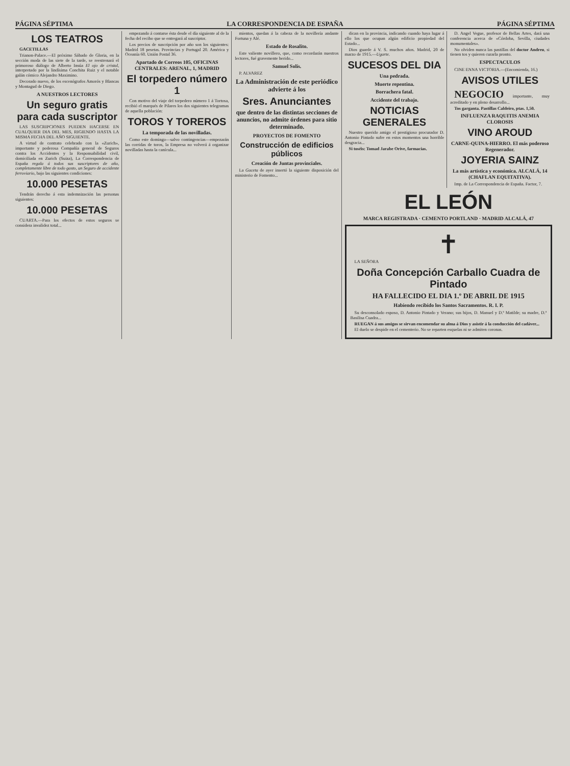PÁGINA SÉPTIMA LA CORRESPONDENCIA DE ESPAÑA PÁGINA SÉPTIMA
LOS TEATROS
GACETILLAS
Trianon-Palace.—El próximo Sábado de Gloria, en la sección moda de las siete de la tarde, se reestrenará el primoroso diálogo de Alberto Insúa El ojo de cristal, interpretado por la lindísima Conchita Ruiz y el notable galán cómico Alejandro Maximino.
Decorado nuevo, de los escenógrafos Amorós y Blancas y Montagud de Diego.
A NUESTROS LECTORES
Un seguro gratis para cada suscriptor
LAS SUSCRIPCIONES PUEDEN HACERSE EN CUALQUIER DIA DEL MES, RIGIENDO HASTA LA MISMA FECHA DEL AÑO SIGUIENTE.
A virtud de contrato celebrado con la «Zurich», importante y poderosa Compañía general de Seguros contra los Accidentes y la Responsabilidad civil, domiciliada en Zurich (Suiza), La Correspondencia de España regala á todos sus suscriptores de año, completamente libre de todo gasto, un Seguro de accidente ferroviario, bajo las siguientes condiciones:
10.000 PESETAS
Tendrán derecho á esta indemnización las personas siguientes:
10.000 PESETAS
CUARTA.—Para los efectos de estos seguros se considera invalidez total...
empezando á contarse ésta desde el día siguiente al de la fecha del recibo que se entregará al suscriptor.
Los precios de suscripción por año son los siguientes: Madrid 18 pesetas. Provincias y Portugal 20. América y Oceanía 60. Unión Postal 36.
Apartado de Correos 105, OFICINAS CENTRALES: ARENAL, 1, MADRID
El torpedero número 1
Con motivo del viaje del torpedero número 1 á Tortosa, recibió el marqués de Pilares los dos siguientes telegramas de aquella población:
TOROS Y TOREROS
La temporada de las novilladas.
Como este domingo—salvo contingencias—empezarán las corridas de toros, la Empresa no volverá á organizar novilladas hasta la canícula...
mientos, quedan á la cabeza de la novillería andante Fortuna y Alé.
Estado de Rosalito.
Este valiente novillero, que, como recordarán nuestros lectores, fué gravemente herido...
Samuel Solís.
P. ALVAREZ
La Administración de este periódico advierte á los
Sres. Anunciantes
que dentro de las distintas secciones de anuncios, no admite órdenes para sitio determinado.
PROYECTOS DE FOMENTO
Construcción de edificios públicos
Creación de Juntas provinciales.
La Gaceta de ayer insertó la siguiente disposición del ministerio de Fomento...
dican en la provincia, indicando cuando haya lugar á ello los que ocupan algún edificio propiedad del Estado...
Dios guarde á V. S. muchos años. Madrid, 20 de marzo de 1915.—Ugarte.
SUCESOS DEL DIA
Una pedrada.
Muerte repentina.
Borrachera fatal.
Accidente del trabajo.
NOTICIAS GENERALES
Nuestro querido amigo el prestigioso procurador D. Antonio Pintado sufre en estos momentos una horrible desgracia...
Si toséis: Tomad Jarabe Orive, farmacias.
D. Angel Vegue, profesor de Bellas Artes, dará una conferencia acerca de «Córdoba, Sevilla, ciudades monumentales».
No olviden nunca las pastillas del doctor Andreu, si tienen tos y quieren curarla pronto.
ESPECTACULOS
CINE ENNA VICTORIA.—(Encomienda, 16.)
AVISOS UTILES
NEGOCIO importante, muy acreditado y en pleno desarrollo...
Tos garganta. Pastillas Caldeiro, ptas. 1,50.
INFLUENZA RAQUITIS ANEMIA CLOROSIS
VINO AROUD
CARNE-QUINA-HIERRO. El más poderoso Regenerador.
JOYERIA SAINZ
La más artística y económica. ALCALÁ, 14 (CHAFLAN EQUITATIVA).
Imp. de La Correspondencia de España. Factor, 7.
EL LEÓN
MARCA REGISTRADA · CEMENTO PORTLAND · MADRID ALCALÁ, 47
✝
LA SEÑORA
Doña Concepción Carballo Cuadra de Pintado
HA FALLECIDO EL DIA 1.º DE ABRIL DE 1915
Habiendo recibido los Santos Sacramentos. R. I. P.
Su desconsolado esposo, D. Antonio Pintado y Verano; sus hijos, D. Manuel y D.ª Matilde; su madre, D.ª Basilisa Cuadra...
RUEGAN á sus amigos se sirvan encomendar su alma á Dios y asistir á la conducción del cadáver...
El duelo se despide en el cementerio. No se reparten esquelas ni se admiten coronas.